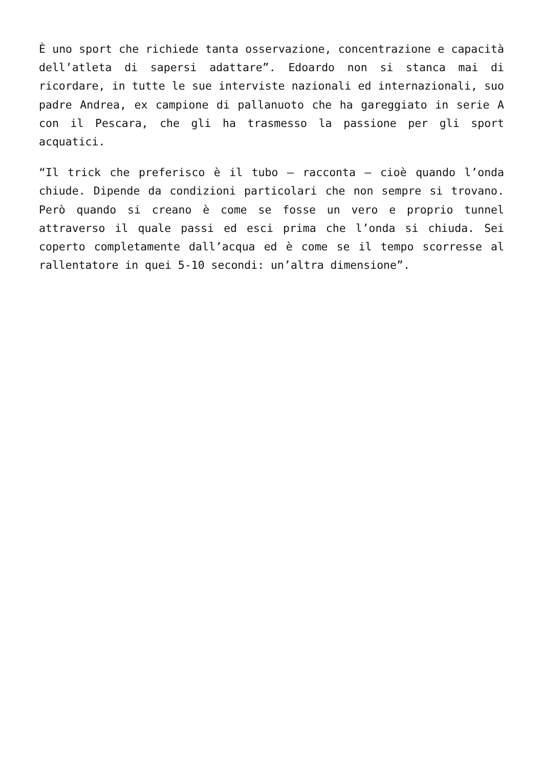È uno sport che richiede tanta osservazione, concentrazione e capacità dell’atleta di sapersi adattare”. Edoardo non si stanca mai di ricordare, in tutte le sue interviste nazionali ed internazionali, suo padre Andrea, ex campione di pallanuoto che ha gareggiato in serie A con il Pescara, che gli ha trasmesso la passione per gli sport acquatici.
“Il trick che preferisco è il tubo – racconta – cioè quando l’onda chiude. Dipende da condizioni particolari che non sempre si trovano. Però quando si creano è come se fosse un vero e proprio tunnel attraverso il quale passi ed esci prima che l’onda si chiuda. Sei coperto completamente dall’acqua ed è come se il tempo scorresse al rallentatore in quei 5-10 secondi: un’altra dimensione”.